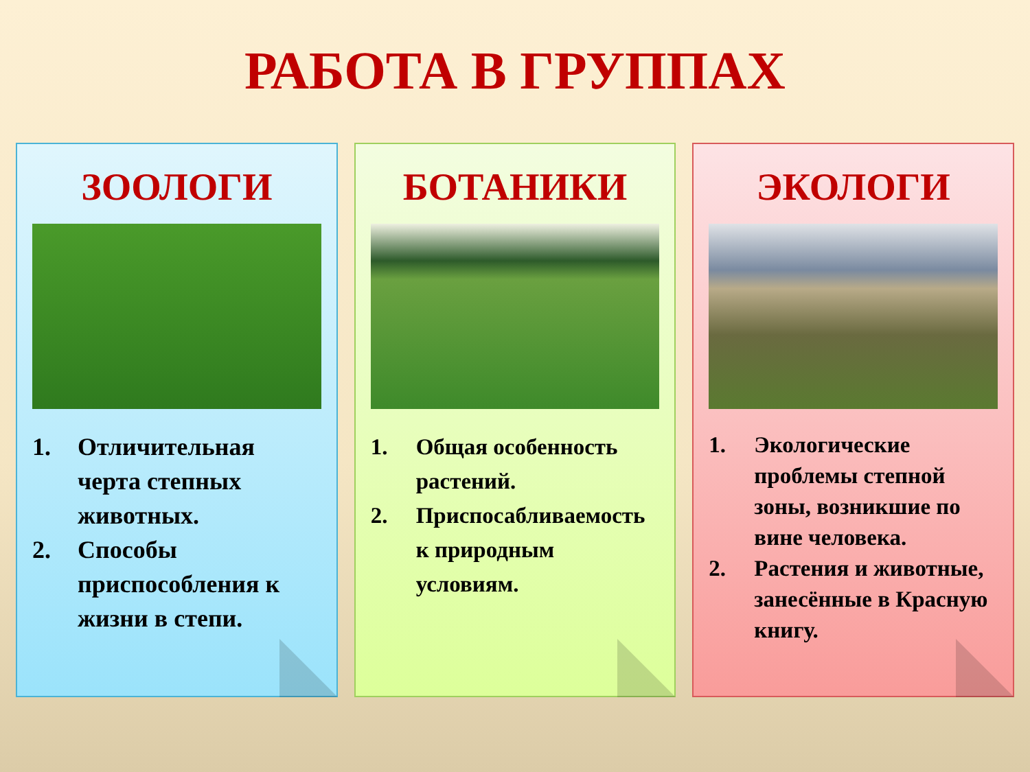РАБОТА В ГРУППАХ
ЗООЛОГИ
1. Отличительная черта степных животных.
2. Способы приспособления к жизни в степи.
БОТАНИКИ
1. Общая особенность растений.
2. Приспосабливаемость к природным условиям.
ЭКОЛОГИ
1. Экологические проблемы степной зоны, возникшие по вине человека.
2. Растения и животные, занесённые в Красную книгу.